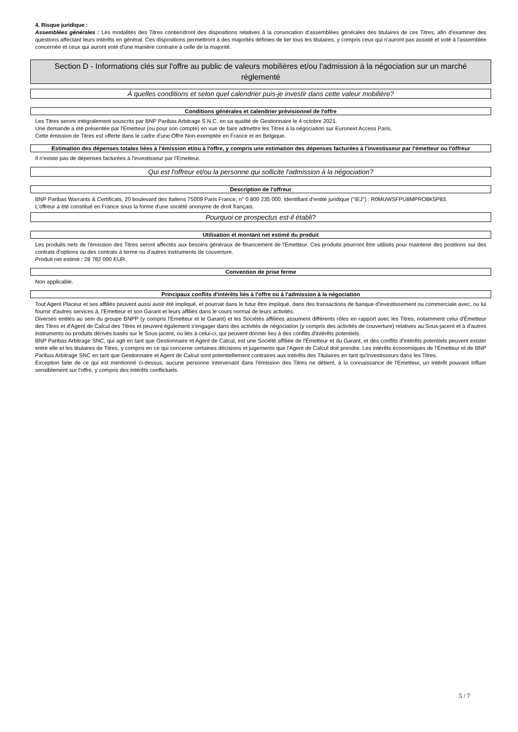4. Risque juridique :
Assemblées générales : Les modalités des Titres contiendront des dispositions relatives à la convocation d'assemblées générales des titulaires de ces Titres, afin d'examiner des questions affectant leurs intérêts en général. Ces dispositions permettront à des majorités définies de lier tous les titulaires, y compris ceux qui n'auront pas assisté et voté à l'assemblée concernée et ceux qui auront voté d'une manière contraire à celle de la majorité.
Section D - Informations clés sur l'offre au public de valeurs mobilières et/ou l'admission à la négociation sur un marché réglementé
À quelles conditions et selon quel calendrier puis-je investir dans cette valeur mobilière?
Conditions générales et calendrier prévisionnel de l'offre
Les Titres seront intégralement souscrits par BNP Paribas Arbitrage S.N.C. en sa qualité de Gestionnaire le 4 octobre 2021.
Une demande a été présentée par l'Emetteur (ou pour son compte) en vue de faire admettre les Titres à la négociation sur Euronext Access Paris.
Cette émission de Titres est offerte dans le cadre d'une Offre Non-exemptée en France et en Belgique.
Estimation des dépenses totales liées à l'émission et/ou à l'offre, y compris une estimation des dépenses facturées à l'investisseur par l'émetteur ou l'offreur
Il n'existe pas de dépenses facturées à l'investisseur par l'Emetteur.
Qui est l'offreur et/ou la personne qui sollicite l'admission à la négociation?
Description de l'offreur
BNP Paribas Warrants & Certificats, 20 boulevard des Italiens 75009 Paris France, n° 0 800 235 000. Identifiant d'entité juridique ("IEJ") : R0MUWSFPU8MPRO8K5P83.
L'offreur a été constitué en France sous la forme d'une société anonyme de droit français.
Pourquoi ce prospectus est-il établi?
Utilisation et montant net estimé du produit
Les produits nets de l'émission des Titres seront affectés aux besoins généraux de financement de l'Emetteur. Ces produits pourront être utilisés pour maintenir des positions sur des contrats d'options ou des contrats à terme ou d'autres instruments de couverture.
Produit net estimé : 28 782 000 EUR.
Convention de prise ferme
Non applicable.
Principaux conflits d'intérêts liés à l'offre ou à l'admission à la négociation
Tout Agent Placeur et ses affiliés peuvent aussi avoir été impliqué, et pourrait dans le futur être impliqué, dans des transactions de banque d'investissement ou commerciale avec, ou lui fournir d'autres services à, l'Emetteur et son Garant et leurs affiliés dans le cours normal de leurs activités.
Diverses entités au sein du groupe BNPP (y compris l'Émetteur et le Garant) et les Sociétés affiliées assument différents rôles en rapport avec les Titres, notamment celui d'Émetteur des Titres et d'Agent de Calcul des Titres et peuvent également s'engager dans des activités de négociation (y compris des activités de couverture) relatives au Sous-jacent et à d'autres instruments ou produits dérivés basés sur le Sous-jacent, ou liés à celui-ci, qui peuvent donner lieu à des conflits d'intérêts potentiels.
BNP Paribas Arbitrage SNC, qui agit en tant que Gestionnaire et Agent de Calcul, est une Société affiliée de l'Émetteur et du Garant, et des conflits d'intérêts potentiels peuvent exister entre elle et les titulaires de Titres, y compris en ce qui concerne certaines décisions et jugements que l'Agent de Calcul doit prendre. Les intérêts économiques de l'Émetteur et de BNP Paribas Arbitrage SNC en tant que Gestionnaire et Agent de Calcul sont potentiellement contraires aux intérêts des Titulaires en tant qu'investisseurs dans les Titres.
Exception faite de ce qui est mentionné ci-dessus, aucune personne intervenant dans l'émission des Titres ne détient, à la connaissance de l'Emetteur, un intérêt pouvant influer sensiblement sur l'offre, y compris des intérêts conflictuels.
5 / 7